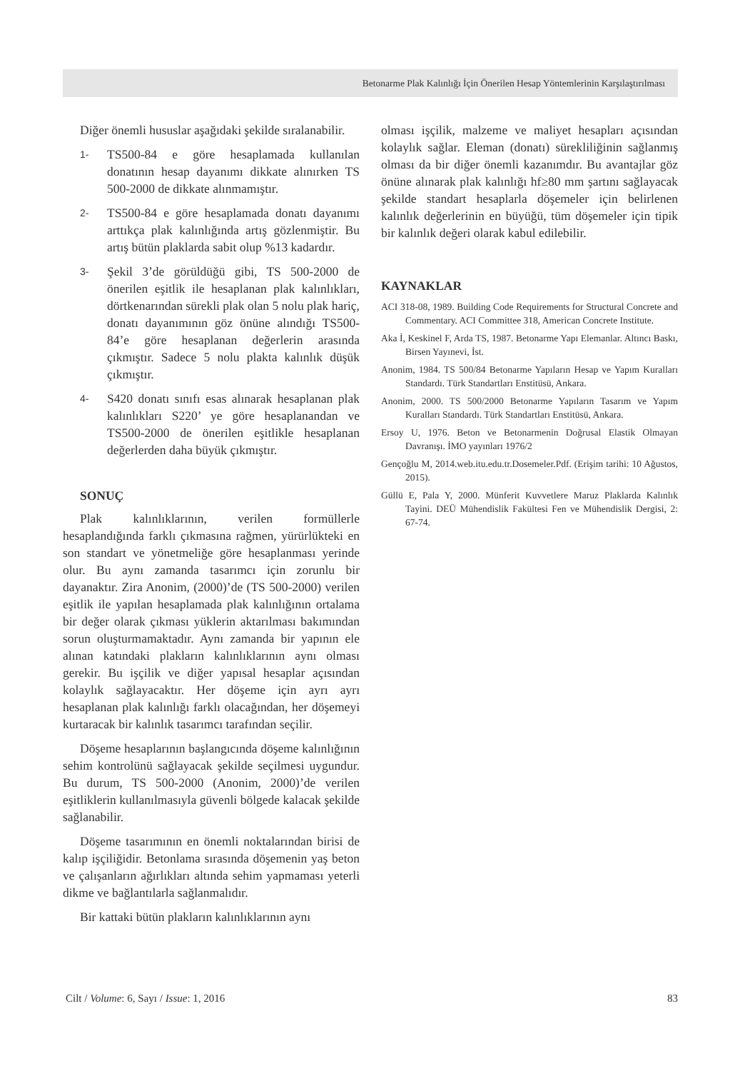Betonarme Plak Kalınlığı İçin Önerilen Hesap Yöntemlerinin Karşılaştırılması
Diğer önemli hususlar aşağıdaki şekilde sıralanabilir.
1- TS500-84 e göre hesaplamada kullanılan donatının hesap dayanımı dikkate alınırken TS 500-2000 de dikkate alınmamıştır.
2- TS500-84 e göre hesaplamada donatı dayanımı arttıkça plak kalınlığında artış gözlenmiştir. Bu artış bütün plaklarda sabit olup %13 kadardır.
3- Şekil 3’de görüldüğü gibi, TS 500-2000 de önerilen eşitlik ile hesaplanan plak kalınlıkları, dörtkenarından sürekli plak olan 5 nolu plak hariç, donatı dayanımının göz önüne alındığı TS500-84’e göre hesaplanan değerlerin arasında çıkmıştır. Sadece 5 nolu plakta kalınlık düşük çıkmıştır.
4- S420 donatı sınıfı esas alınarak hesaplanan plak kalınlıkları S220’ ye göre hesaplanandan ve TS500-2000 de önerilen eşitlikle hesaplanan değerlerden daha büyük çıkmıştır.
SONUÇ
Plak kalınlıklarının, verilen formüllerle hesaplandığında farklı çıkmasına rağmen, yürürlükteki en son standart ve yönetmeliğe göre hesaplanması yerinde olur. Bu aynı zamanda tasarımcı için zorunlu bir dayanaktır. Zira Anonim, (2000)’de (TS 500-2000) verilen eşitlik ile yapılan hesaplamada plak kalınlığının ortalama bir değer olarak çıkması yüklerin aktarılması bakımından sorun oluşturmamaktadır. Aynı zamanda bir yapının ele alınan katındaki plakların kalınlıklarının aynı olması gerekir. Bu işçilik ve diğer yapısal hesaplar açısından kolaylık sağlayacaktır. Her döşeme için ayrı ayrı hesaplanan plak kalınlığı farklı olacağından, her döşemeyi kurtaracak bir kalınlık tasarımcı tarafından seçilir.
Döşeme hesaplarının başlangıcında döşeme kalınlığının sehim kontrolünü sağlayacak şekilde seçilmesi uygundur. Bu durum, TS 500-2000 (Anonim, 2000)’de verilen eşitliklerin kullanılmasıyla güvenli bölgede kalacak şekilde sağlanabilir.
Döşeme tasarımının en önemli noktalarından birisi de kalıp işçiliğidir. Betonlama sırasında döşemenin yaş beton ve çalışanların ağırlıkları altında sehim yapmaması yeterli dikme ve bağlantılarla sağlanmalıdır.
Bir kattaki bütün plakların kalınlıklarının aynı
olması işçilik, malzeme ve maliyet hesapları açısından kolaylık sağlar. Eleman (donatı) sürekliliğinin sağlanmış olması da bir diğer önemli kazanımdır. Bu avantajlar göz önüne alınarak plak kalınlığı hf≥80 mm şartını sağlayacak şekilde standart hesaplarla döşemeler için belirlenen kalınlık değerlerinin en büyüğü, tüm döşemeler için tipik bir kalınlık değeri olarak kabul edilebilir.
KAYNAKLAR
ACI 318-08, 1989. Building Code Requirements for Structural Concrete and Commentary. ACI Committee 318, American Concrete Institute.
Aka İ, Keskinel F, Arda TS, 1987. Betonarme Yapı Elemanlar. Altıncı Baskı, Birsen Yayınevi, İst.
Anonim, 1984. TS 500/84 Betonarme Yapıların Hesap ve Yapım Kuralları Standardı. Türk Standartları Enstitüsü, Ankara.
Anonim, 2000. TS 500/2000 Betonarme Yapıların Tasarım ve Yapım Kuralları Standardı. Türk Standartları Enstitüsü, Ankara.
Ersoy U, 1976. Beton ve Betonarmenin Doğrusal Elastik Olmayan Davranışı. İMO yayınları 1976/2
Gençoğlu M, 2014.web.itu.edu.tr.Dosemeler.Pdf. (Erişim tarihi: 10 Ağustos, 2015).
Güllü E, Pala Y, 2000. Münferit Kuvvetlere Maruz Plaklarda Kalınlık Tayini. DEÜ Mühendislik Fakültesi Fen ve Mühendislik Dergisi, 2: 67-74.
Cilt / Volume: 6, Sayı / Issue: 1, 2016 83